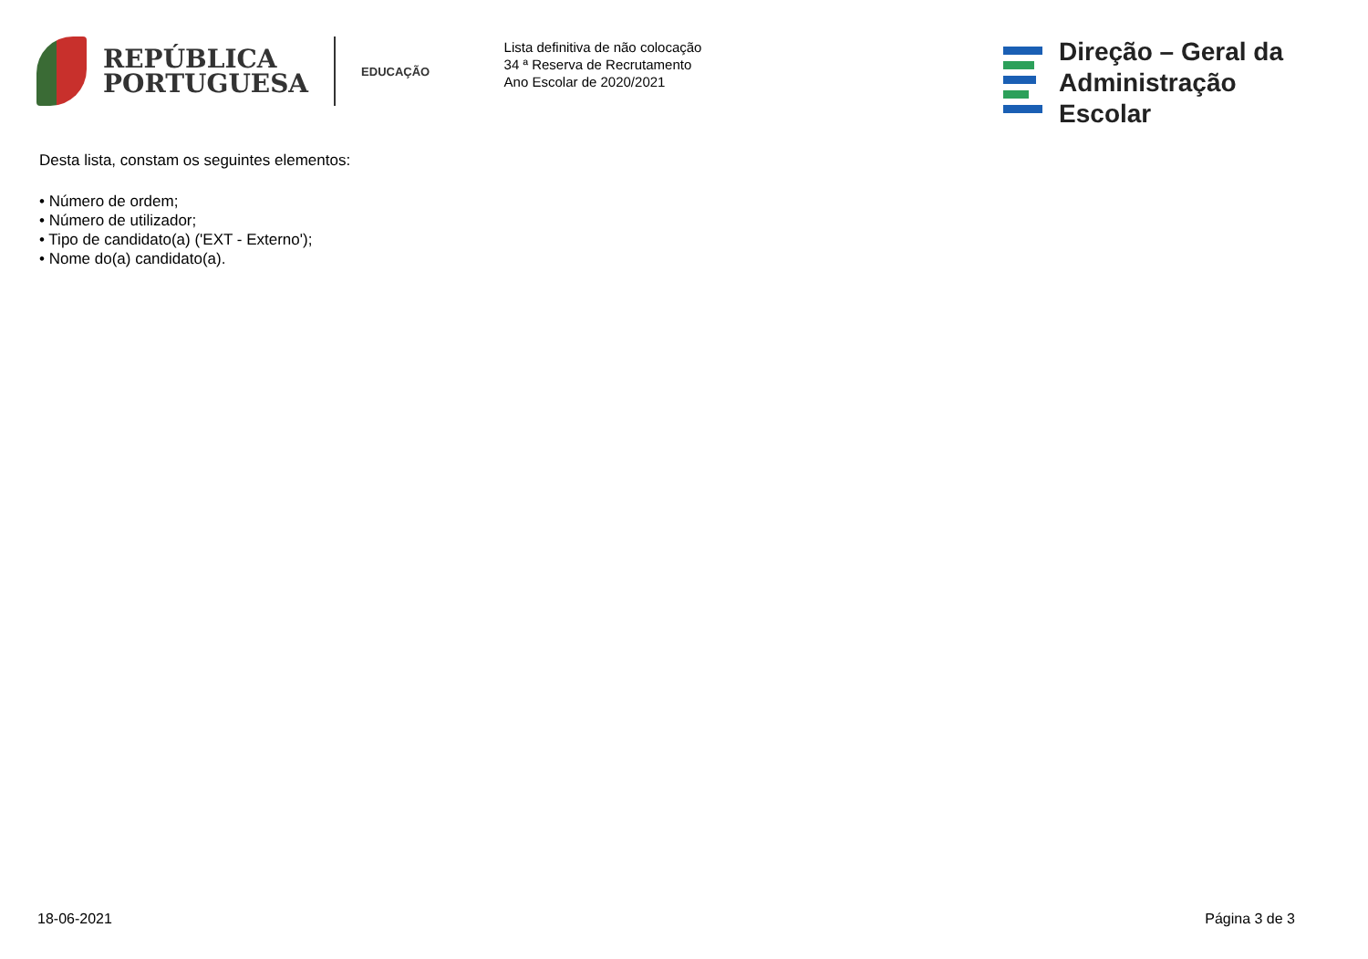REPÚBLICA
PORTUGUESA
EDUCAÇÃO
Lista definitiva de não colocação
34 ª Reserva de Recrutamento
Ano Escolar de 2020/2021
Direção – Geral da
Administração Escolar
Desta lista, constam os seguintes elementos:
• Número de ordem;
• Número de utilizador;
• Tipo de candidato(a) ('EXT - Externo');
• Nome do(a) candidato(a).
18-06-2021 Página 3 de 3